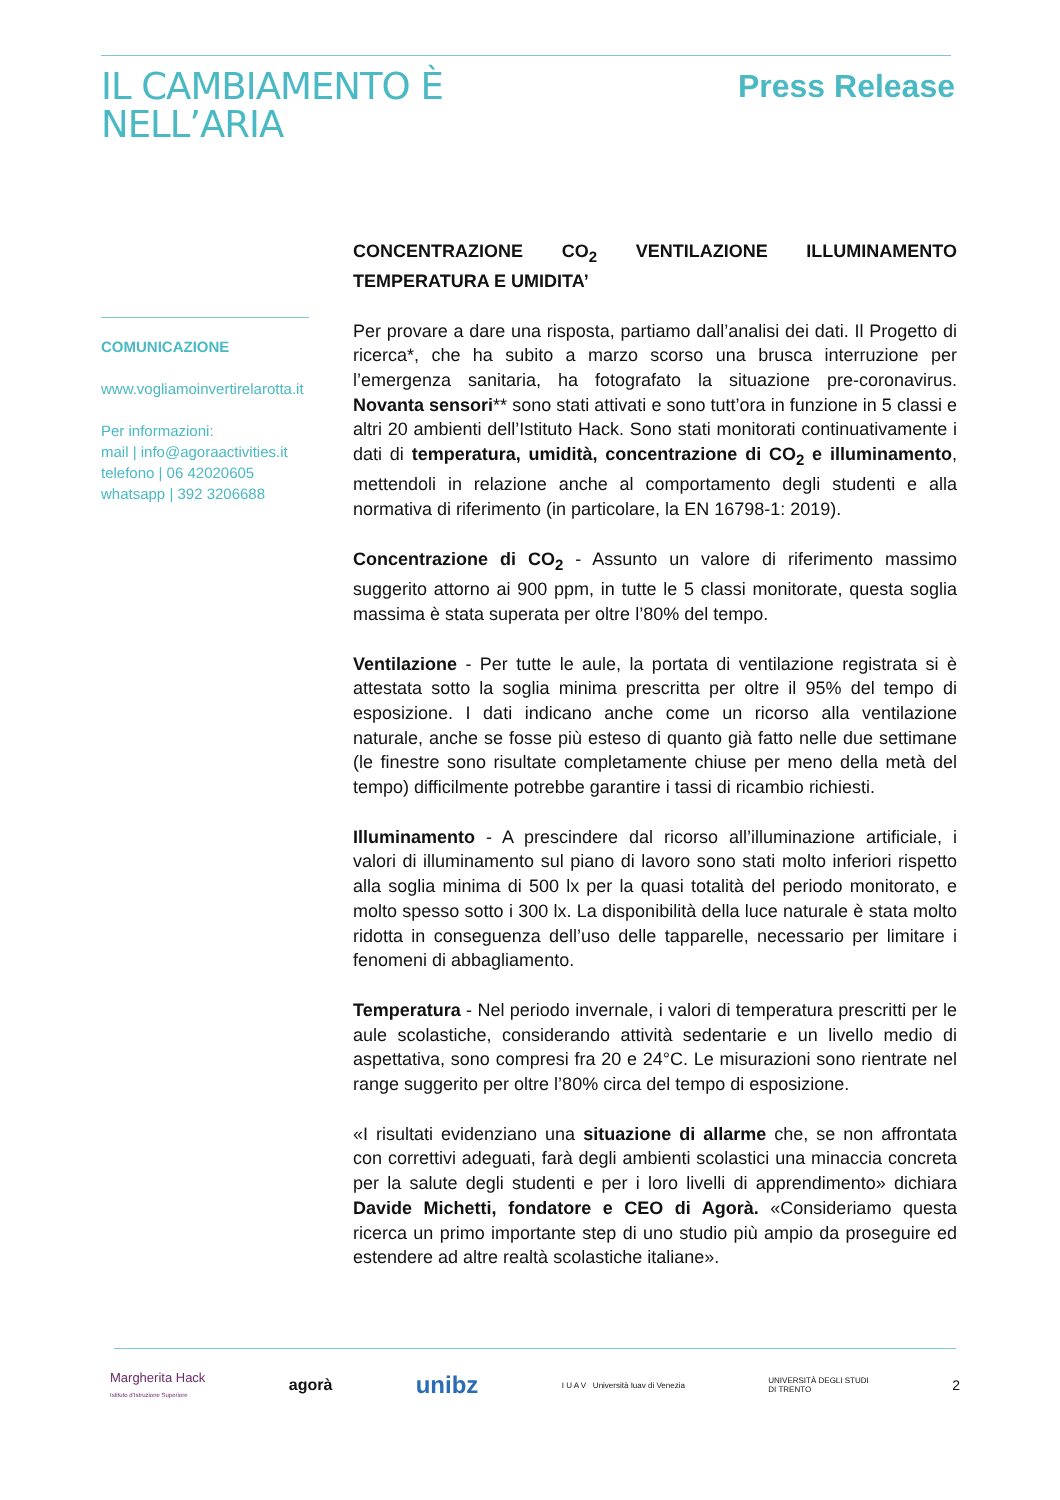IL CAMBIAMENTO È
NELL’ARIA
Press Release
COMUNICAZIONE
www.vogliamoinvertirelarotta.it
Per informazioni:
mail | info@agoraactivities.it
telefono | 06 42020605
whatsapp | 392 3206688
CONCENTRAZIONE CO<sub>2</sub> VENTILAZIONE ILLUMINAMENTO TEMPERATURA E UMIDITA’
Per provare a dare una risposta, partiamo dall’analisi dei dati. Il Progetto di ricerca*, che ha subito a marzo scorso una brusca interruzione per l’emergenza sanitaria, ha fotografato la situazione pre-coronavirus. Novanta sensori** sono stati attivati e sono tutt’ora in funzione in 5 classi e altri 20 ambienti dell’Istituto Hack. Sono stati monitorati continuativamente i dati di temperatura, umidità, concentrazione di CO<sub>2</sub> e illuminamento, mettendoli in relazione anche al comportamento degli studenti e alla normativa di riferimento (in particolare, la EN 16798-1: 2019).
Concentrazione di CO<sub>2</sub> - Assunto un valore di riferimento massimo suggerito attorno ai 900 ppm, in tutte le 5 classi monitorate, questa soglia massima è stata superata per oltre l’80% del tempo.
Ventilazione - Per tutte le aule, la portata di ventilazione registrata si è attestata sotto la soglia minima prescritta per oltre il 95% del tempo di esposizione. I dati indicano anche come un ricorso alla ventilazione naturale, anche se fosse più esteso di quanto già fatto nelle due settimane (le finestre sono risultate completamente chiuse per meno della metà del tempo) difficilmente potrebbe garantire i tassi di ricambio richiesti.
Illuminamento - A prescindere dal ricorso all’illuminazione artificiale, i valori di illuminamento sul piano di lavoro sono stati molto inferiori rispetto alla soglia minima di 500 lx per la quasi totalità del periodo monitorato, e molto spesso sotto i 300 lx. La disponibilità della luce naturale è stata molto ridotta in conseguenza dell’uso delle tapparelle, necessario per limitare i fenomeni di abbagliamento.
Temperatura - Nel periodo invernale, i valori di temperatura prescritti per le aule scolastiche, considerando attività sedentarie e un livello medio di aspettativa, sono compresi fra 20 e 24°C. Le misurazioni sono rientrate nel range suggerito per oltre l’80% circa del tempo di esposizione.
«I risultati evidenziano una situazione di allarme che, se non affrontata con correttivi adeguati, farà degli ambienti scolastici una minaccia concreta per la salute degli studenti e per i loro livelli di apprendimento» dichiara Davide Michetti, fondatore e CEO di Agorà. «Consideriamo questa ricerca un primo importante step di uno studio più ampio da proseguire ed estendere ad altre realtà scolastiche italiane».
Margherita Hack
Istituto d'Istruzione Superiore agorà unibz I U A V Università Iuav di Venezia UNIVERSITÀ DEGLI STUDI
DI TRENTO 2